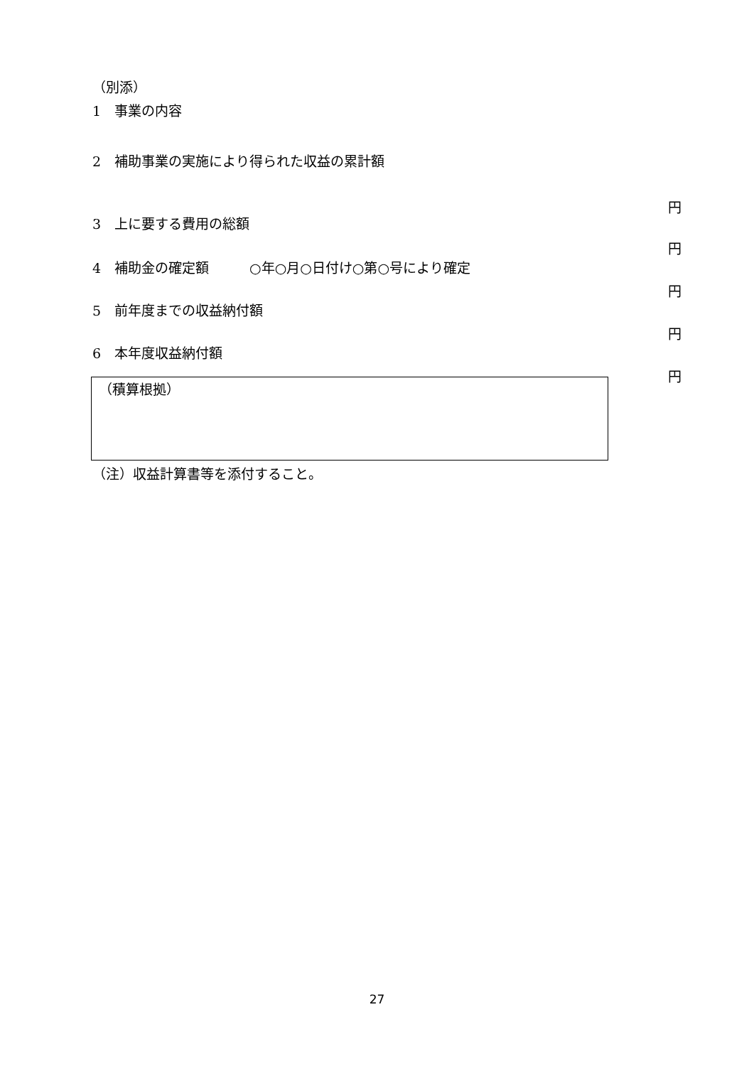（別添）
1　事業の内容
2　補助事業の実施により得られた収益の累計額
円
3　上に要する費用の総額
円
4　補助金の確定額　　　○年○月○日付け○第○号により確定
円
5　前年度までの収益納付額
円
6　本年度収益納付額
円
（積算根拠）
（注）収益計算書等を添付すること。
27